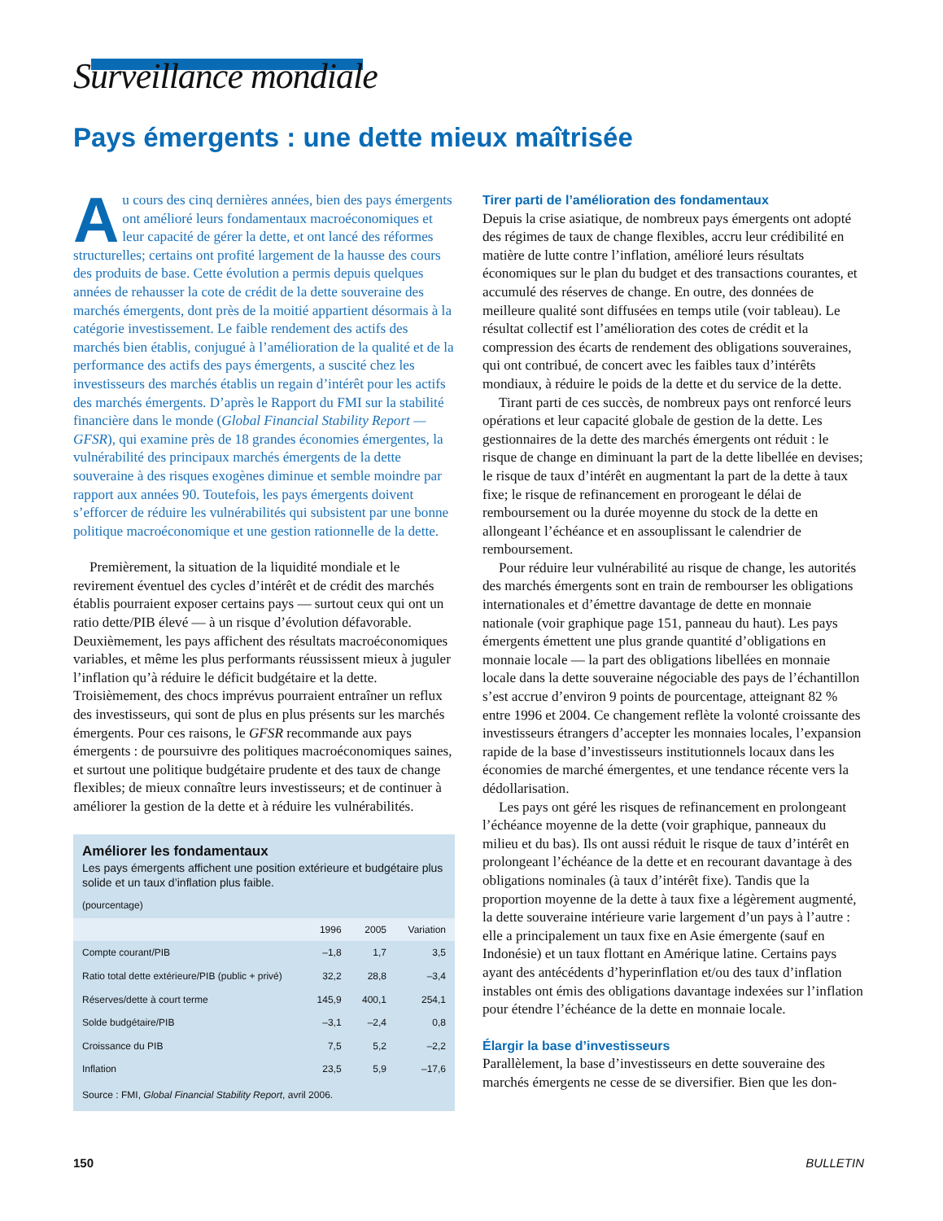Surveillance mondiale
Pays émergents : une dette mieux maîtrisée
Au cours des cinq dernières années, bien des pays émergents ont amélioré leurs fondamentaux macroéconomiques et leur capacité de gérer la dette, et ont lancé des réformes structurelles; certains ont profité largement de la hausse des cours des produits de base. Cette évolution a permis depuis quelques années de rehausser la cote de crédit de la dette souveraine des marchés émergents, dont près de la moitié appartient désormais à la catégorie investissement. Le faible rendement des actifs des marchés bien établis, conjugué à l’amélioration de la qualité et de la performance des actifs des pays émergents, a suscité chez les investisseurs des marchés établis un regain d’intérêt pour les actifs des marchés émergents. D’après le Rapport du FMI sur la stabilité financière dans le monde (Global Financial Stability Report — GFSR), qui examine près de 18 grandes économies émergentes, la vulnérabilité des principaux marchés émergents de la dette souveraine à des risques exogènes diminue et semble moindre par rapport aux années 90. Toutefois, les pays émergents doivent s’efforcer de réduire les vulnérabilités qui subsistent par une bonne politique macroéconomique et une gestion rationnelle de la dette.
Premièrement, la situation de la liquidité mondiale et le revirement éventuel des cycles d’intérêt et de crédit des marchés établis pourraient exposer certains pays — surtout ceux qui ont un ratio dette/PIB élevé — à un risque d’évolution défavorable. Deuxièmement, les pays affichent des résultats macroéconomiques variables, et même les plus performants réussissent mieux à juguler l’inflation qu’à réduire le déficit budgétaire et la dette. Troisièmement, des chocs imprévus pourraient entraîner un reflux des investisseurs, qui sont de plus en plus présents sur les marchés émergents. Pour ces raisons, le GFSR recommande aux pays émergents : de poursuivre des politiques macroéconomiques saines, et surtout une politique budgétaire prudente et des taux de change flexibles; de mieux connaître leurs investisseurs; et de continuer à améliorer la gestion de la dette et à réduire les vulnérabilités.
Améliorer les fondamentaux
Les pays émergents affichent une position extérieure et budgétaire plus solide et un taux d’inflation plus faible.
(pourcentage)
| | 1996 | 2005 | Variation |
| --- | --- | --- | --- |
| Compte courant/PIB | –1,8 | 1,7 | 3,5 |
| Ratio total dette extérieure/PIB (public + privé) | 32,2 | 28,8 | –3,4 |
| Réserves/dette à court terme | 145,9 | 400,1 | 254,1 |
| Solde budgétaire/PIB | –3,1 | –2,4 | 0,8 |
| Croissance du PIB | 7,5 | 5,2 | –2,2 |
| Inflation | 23,5 | 5,9 | –17,6 |
Source : FMI, Global Financial Stability Report, avril 2006.
Tirer parti de l’amélioration des fondamentaux
Depuis la crise asiatique, de nombreux pays émergents ont adopté des régimes de taux de change flexibles, accru leur crédibilité en matière de lutte contre l’inflation, amélioré leurs résultats économiques sur le plan du budget et des transactions courantes, et accumulé des réserves de change. En outre, des données de meilleure qualité sont diffusées en temps utile (voir tableau). Le résultat collectif est l’amélioration des cotes de crédit et la compression des écarts de rendement des obligations souveraines, qui ont contribué, de concert avec les faibles taux d’intérêts mondiaux, à réduire le poids de la dette et du service de la dette.
Tirant parti de ces succès, de nombreux pays ont renforcé leurs opérations et leur capacité globale de gestion de la dette. Les gestionnaires de la dette des marchés émergents ont réduit : le risque de change en diminuant la part de la dette libellée en devises; le risque de taux d’intérêt en augmentant la part de la dette à taux fixe; le risque de refinancement en prorogeant le délai de remboursement ou la durée moyenne du stock de la dette en allongeant l’échéance et en assouplissant le calendrier de remboursement.
Pour réduire leur vulnérabilité au risque de change, les autorités des marchés émergents sont en train de rembourser les obligations internationales et d’émettre davantage de dette en monnaie nationale (voir graphique page 151, panneau du haut). Les pays émergents émettent une plus grande quantité d’obligations en monnaie locale — la part des obligations libellées en monnaie locale dans la dette souveraine négociable des pays de l’échantillon s’est accrue d’environ 9 points de pourcentage, atteignant 82 % entre 1996 et 2004. Ce changement reflète la volonté croissante des investisseurs étrangers d’accepter les monnaies locales, l’expansion rapide de la base d’investisseurs institutionnels locaux dans les économies de marché émergentes, et une tendance récente vers la dédollarisation.
Les pays ont géré les risques de refinancement en prolongeant l’échéance moyenne de la dette (voir graphique, panneaux du milieu et du bas). Ils ont aussi réduit le risque de taux d’intérêt en prolongeant l’échéance de la dette et en recourant davantage à des obligations nominales (à taux d’intérêt fixe). Tandis que la proportion moyenne de la dette à taux fixe a légèrement augmenté, la dette souveraine intérieure varie largement d’un pays à l’autre : elle a principalement un taux fixe en Asie émergente (sauf en Indonésie) et un taux flottant en Amérique latine. Certains pays ayant des antécédents d’hyperinflation et/ou des taux d’inflation instables ont émis des obligations davantage indexées sur l’inflation pour étendre l’échéance de la dette en monnaie locale.
Élargir la base d’investisseurs
Parallèlement, la base d’investisseurs en dette souveraine des marchés émergents ne cesse de se diversifier. Bien que les don-
150 BULLETIN